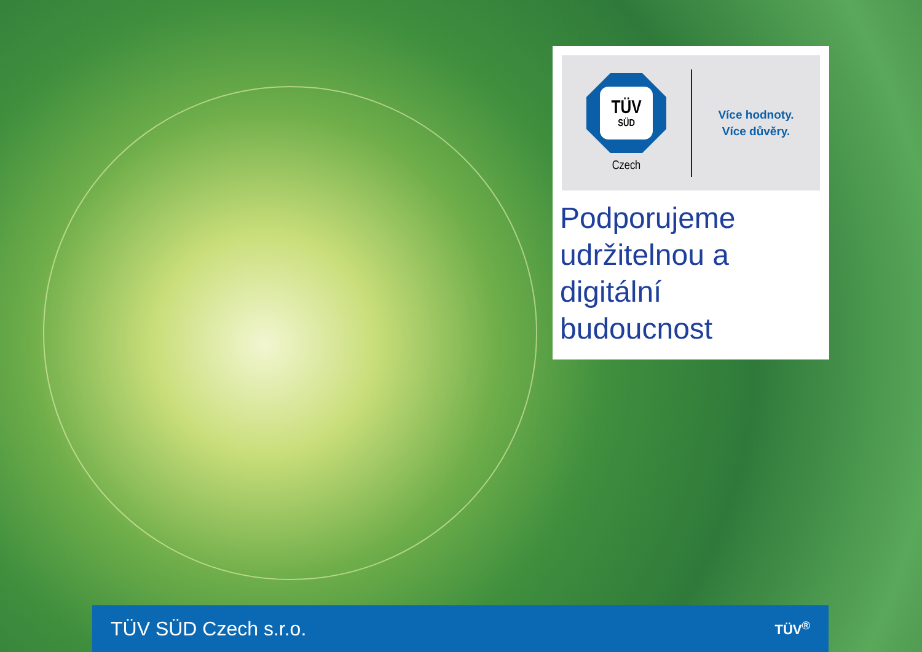TÜV
SÜD
Czech
Více hodnoty.
Více důvěry.
Podporujeme udržitelnou a digitální budoucnost
TÜV SÜD Czech s.r.o. TÜV<sup>®</sup>